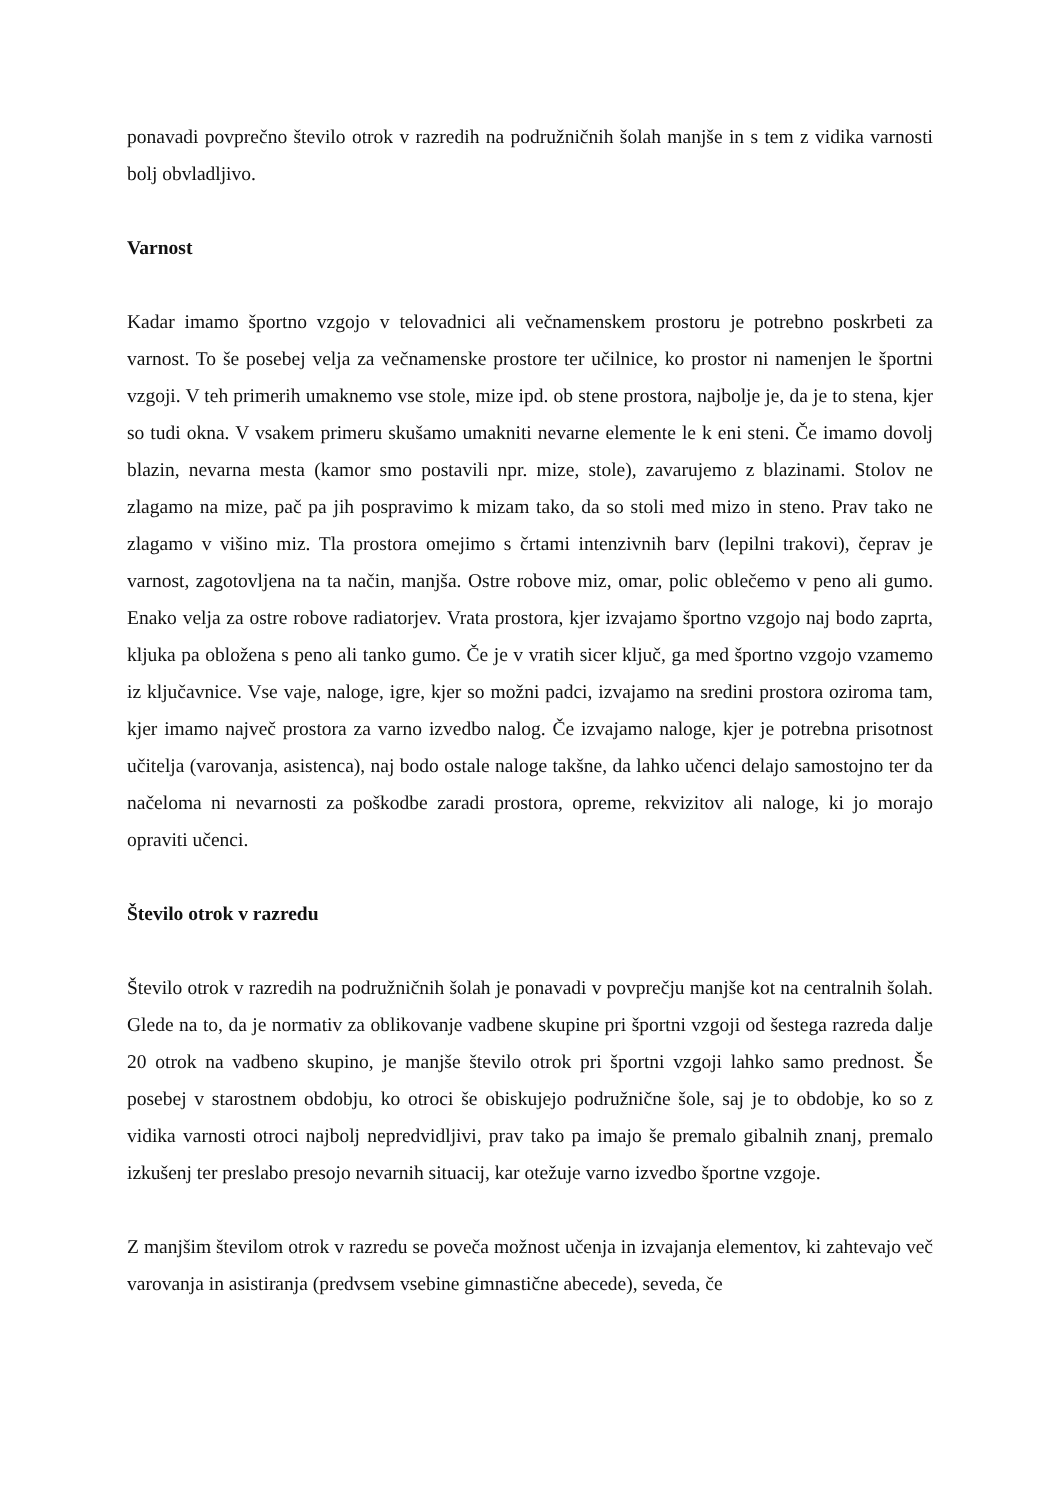ponavadi povprečno število otrok v razredih na podružničnih šolah manjše in s tem z vidika varnosti bolj obvladljivo.
Varnost
Kadar imamo športno vzgojo v telovadnici ali večnamenskem prostoru je potrebno poskrbeti za varnost. To še posebej velja za večnamenske prostore ter učilnice, ko prostor ni namenjen le športni vzgoji. V teh primerih umaknemo vse stole, mize ipd. ob stene prostora, najbolje je, da je to stena, kjer so tudi okna. V vsakem primeru skušamo umakniti nevarne elemente le k eni steni. Če imamo dovolj blazin, nevarna mesta (kamor smo postavili npr. mize, stole), zavarujemo z blazinami. Stolov ne zlagamo na mize, pač pa jih pospravimo k mizam tako, da so stoli med mizo in steno. Prav tako ne zlagamo v višino miz. Tla prostora omejimo s črtami intenzivnih barv (lepilni trakovi), čeprav je varnost, zagotovljena na ta način, manjša. Ostre robove miz, omar, polic oblečemo v peno ali gumo. Enako velja za ostre robove radiatorjev. Vrata prostora, kjer izvajamo športno vzgojo naj bodo zaprta, kljuka pa obložena s peno ali tanko gumo. Če je v vratih sicer ključ, ga med športno vzgojo vzamemo iz ključavnice. Vse vaje, naloge, igre, kjer so možni padci, izvajamo na sredini prostora oziroma tam, kjer imamo največ prostora za varno izvedbo nalog. Če izvajamo naloge, kjer je potrebna prisotnost učitelja (varovanja, asistenca), naj bodo ostale naloge takšne, da lahko učenci delajo samostojno ter da načeloma ni nevarnosti za poškodbe zaradi prostora, opreme, rekvizitov ali naloge, ki jo morajo opraviti učenci.
Število otrok v razredu
Število otrok v razredih na podružničnih šolah je ponavadi v povprečju manjše kot na centralnih šolah. Glede na to, da je normativ za oblikovanje vadbene skupine pri športni vzgoji od šestega razreda dalje 20 otrok na vadbeno skupino, je manjše število otrok pri športni vzgoji lahko samo prednost. Še posebej v starostnem obdobju, ko otroci še obiskujejo podružnične šole, saj je to obdobje, ko so z vidika varnosti otroci najbolj nepredvidljivi, prav tako pa imajo še premalo gibalnih znanj, premalo izkušenj ter preslabo presojo nevarnih situacij, kar otežuje varno izvedbo športne vzgoje.
Z manjšim številom otrok v razredu se poveča možnost učenja in izvajanja elementov, ki zahtevajo več varovanja in asistiranja (predvsem vsebine gimnastične abecede), seveda, če